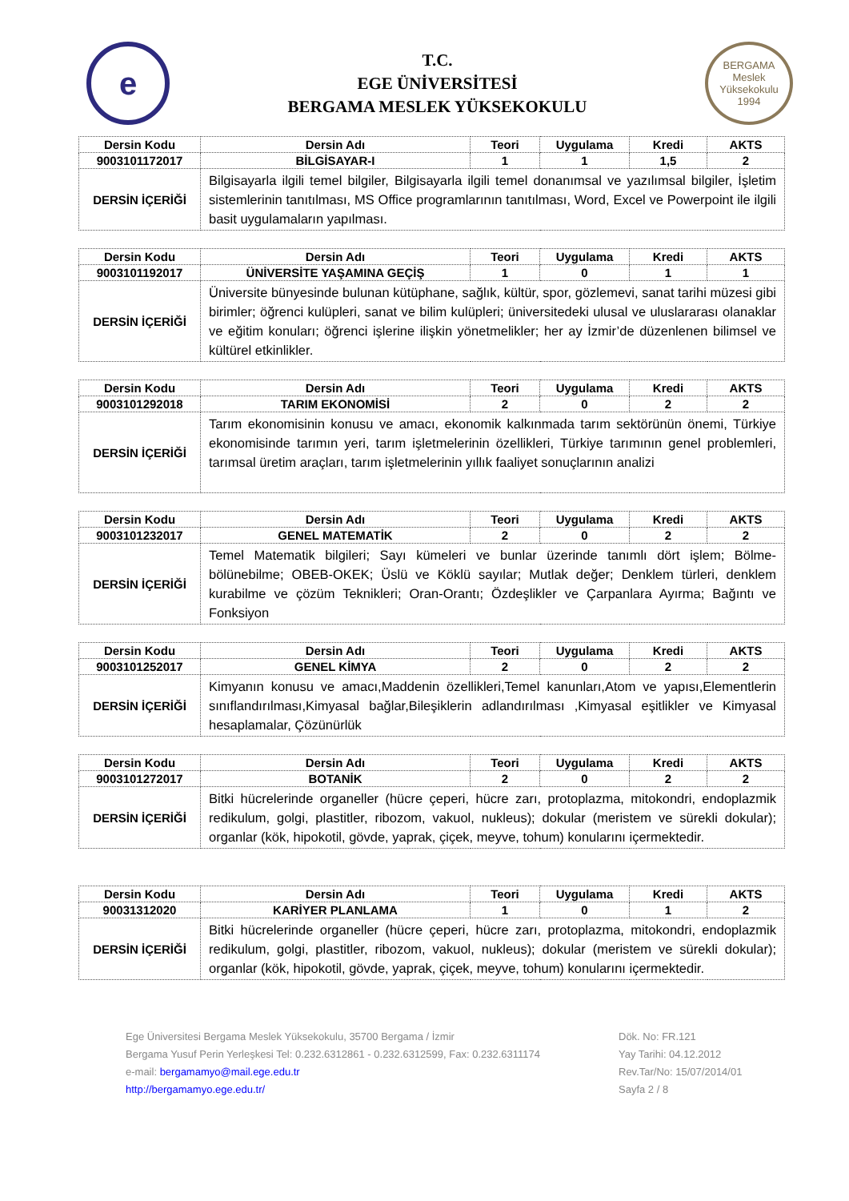e
T.C.
EGE ÜNİVERSİTESİ
BERGAMA MESLEK YÜKSEKOKULU
BERGAMA
Meslek Yüksekokulu
1994
| Dersin Kodu | Dersin Adı | Teori | Uygulama | Kredi | AKTS |
| --- | --- | --- | --- | --- | --- |
| 9003101172017 | BİLGİSAYAR-I | 1 | 1 | 1,5 | 2 |
| DERSİN İÇERİĞİ | Bilgisayarla ilgili temel bilgiler, Bilgisayarla ilgili temel donanımsal ve yazılımsal bilgiler, İşletim sistemlerinin tanıtılması, MS Office programlarının tanıtılması, Word, Excel ve Powerpoint ile ilgili basit uygulamaların yapılması. | | | | |
| Dersin Kodu | Dersin Adı | Teori | Uygulama | Kredi | AKTS |
| --- | --- | --- | --- | --- | --- |
| 9003101192017 | ÜNİVERSİTE YAŞAMINA GEÇİŞ | 1 | 0 | 1 | 1 |
| DERSİN İÇERİĞİ | Üniversite bünyesinde bulunan kütüphane, sağlık, kültür, spor, gözlemevi, sanat tarihi müzesi gibi birimler; öğrenci kulüpleri, sanat ve bilim kulüpleri; üniversitedeki ulusal ve uluslararası olanaklar ve eğitim konuları; öğrenci işlerine ilişkin yönetmelikler; her ay İzmir’de düzenlenen bilimsel ve kültürel etkinlikler. | | | | |
| Dersin Kodu | Dersin Adı | Teori | Uygulama | Kredi | AKTS |
| --- | --- | --- | --- | --- | --- |
| 9003101292018 | TARIM EKONOMİSİ | 2 | 0 | 2 | 2 |
| DERSİN İÇERİĞİ | Tarım ekonomisinin konusu ve amacı, ekonomik kalkınmada tarım sektörünün önemi, Türkiye ekonomisinde tarımın yeri, tarım işletmelerinin özellikleri, Türkiye tarımının genel problemleri, tarımsal üretim araçları, tarım işletmelerinin yıllık faaliyet sonuçlarının analizi | | | | |
| Dersin Kodu | Dersin Adı | Teori | Uygulama | Kredi | AKTS |
| --- | --- | --- | --- | --- | --- |
| 9003101232017 | GENEL MATEMATİK | 2 | 0 | 2 | 2 |
| DERSİN İÇERİĞİ | Temel Matematik bilgileri; Sayı kümeleri ve bunlar üzerinde tanımlı dört işlem; Bölme-bölünebilme; OBEB-OKEK; Üslü ve Köklü sayılar; Mutlak değer; Denklem türleri, denklem kurabilme ve çözüm Teknikleri; Oran-Orantı; Özdeşlikler ve Çarpanlara Ayırma; Bağıntı ve Fonksiyon | | | | |
| Dersin Kodu | Dersin Adı | Teori | Uygulama | Kredi | AKTS |
| --- | --- | --- | --- | --- | --- |
| 9003101252017 | GENEL KİMYA | 2 | 0 | 2 | 2 |
| DERSİN İÇERİĞİ | Kimyanın konusu ve amacı,Maddenin özellikleri,Temel kanunları,Atom ve yapısı,Elementlerin sınıflandırılması,Kimyasal bağlar,Bileşiklerin adlandırılması ,Kimyasal eşitlikler ve Kimyasal hesaplamalar, Çözünürlük | | | | |
| Dersin Kodu | Dersin Adı | Teori | Uygulama | Kredi | AKTS |
| --- | --- | --- | --- | --- | --- |
| 9003101272017 | BOTANİK | 2 | 0 | 2 | 2 |
| DERSİN İÇERİĞİ | Bitki hücrelerinde organeller (hücre çeperi, hücre zarı, protoplazma, mitokondri, endoplazmik redikulum, golgi, plastitler, ribozom, vakuol, nukleus); dokular (meristem ve sürekli dokular); organlar (kök, hipokotil, gövde, yaprak, çiçek, meyve, tohum) konularını içermektedir. | | | | |
| Dersin Kodu | Dersin Adı | Teori | Uygulama | Kredi | AKTS |
| --- | --- | --- | --- | --- | --- |
| 90031312020 | KARİYER PLANLAMA | 1 | 0 | 1 | 2 |
| DERSİN İÇERİĞİ | Bitki hücrelerinde organeller (hücre çeperi, hücre zarı, protoplazma, mitokondri, endoplazmik redikulum, golgi, plastitler, ribozom, vakuol, nukleus); dokular (meristem ve sürekli dokular); organlar (kök, hipokotil, gövde, yaprak, çiçek, meyve, tohum) konularını içermektedir. | | | | |
Ege Üniversitesi Bergama Meslek Yüksekokulu, 35700 Bergama / İzmir
Bergama Yusuf Perin Yerleşkesi Tel: 0.232.6312861 - 0.232.6312599, Fax: 0.232.6311174
e-mail: bergamamyo@mail.ege.edu.tr
http://bergamamyo.ege.edu.tr/
Dök. No: FR.121
Yay Tarihi: 04.12.2012
Rev.Tar/No: 15/07/2014/01
Sayfa 2 / 8